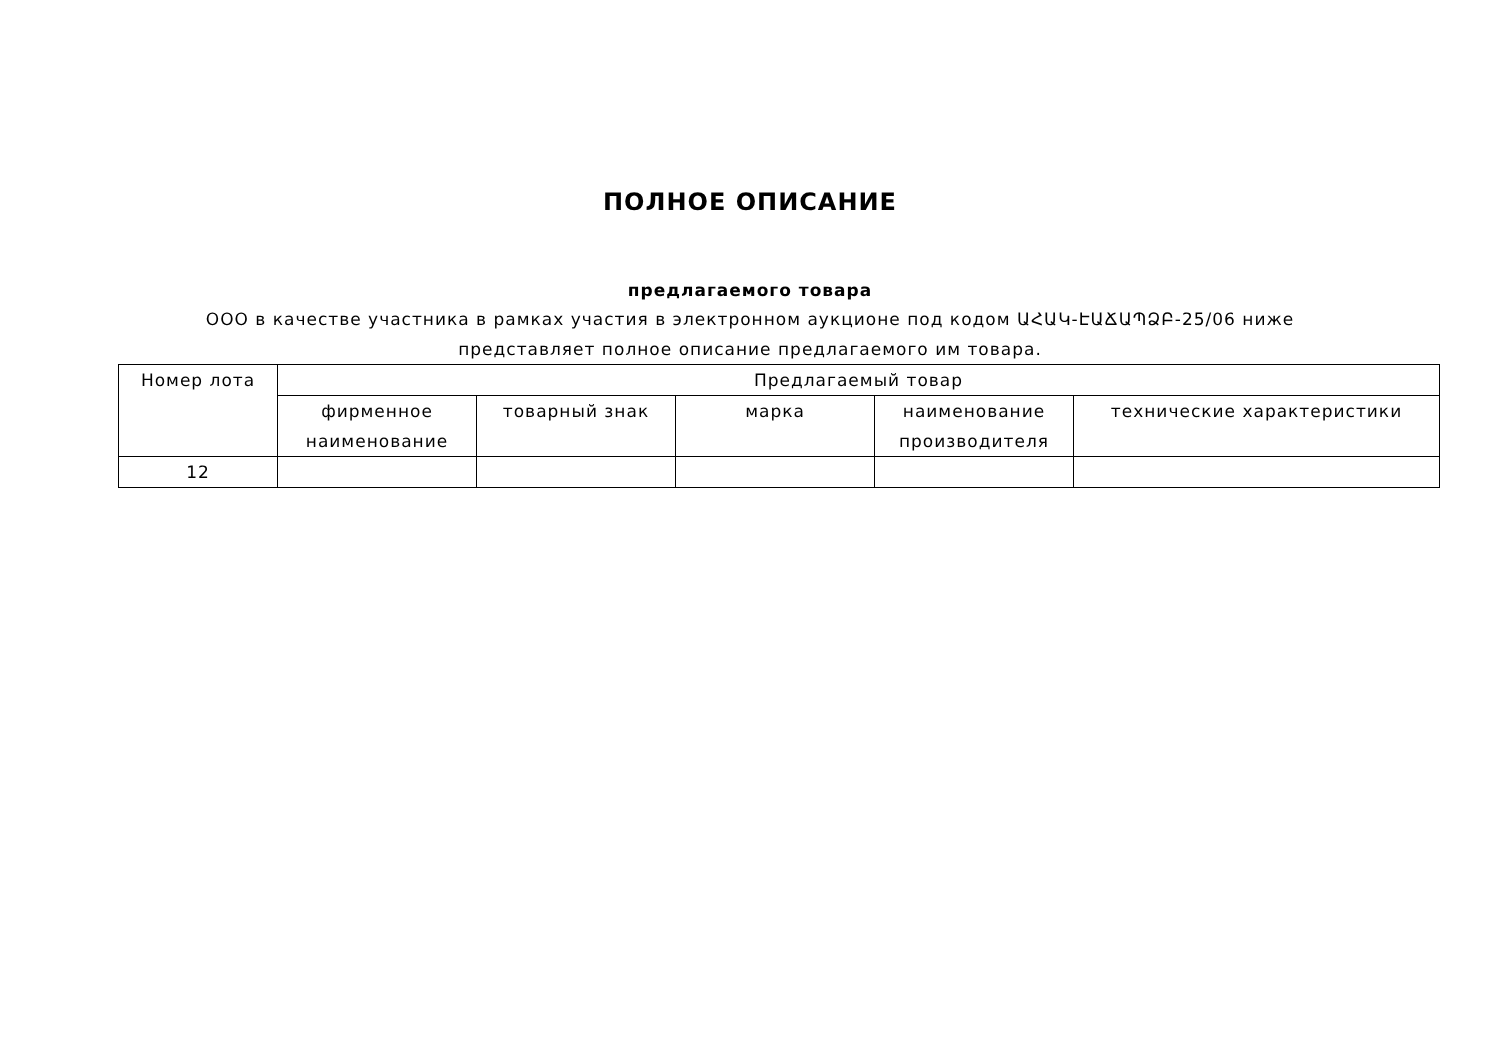ПОЛНОЕ ОПИСАНИЕ
предлагаемого товара
ООО в качестве участника в рамках участия в электронном аукционе под кодом ԱՀԱԿ-ԷԱՃԱՊՁԲ-25/06 ниже представляет полное описание предлагаемого им товара.
| Номер лота | Предлагаемый товар | | | | |
| --- | --- | --- | --- | --- | --- |
| | фирменное наименование | товарный знак | марка | наименование производителя | технические характеристики |
| 12 | | | | | |